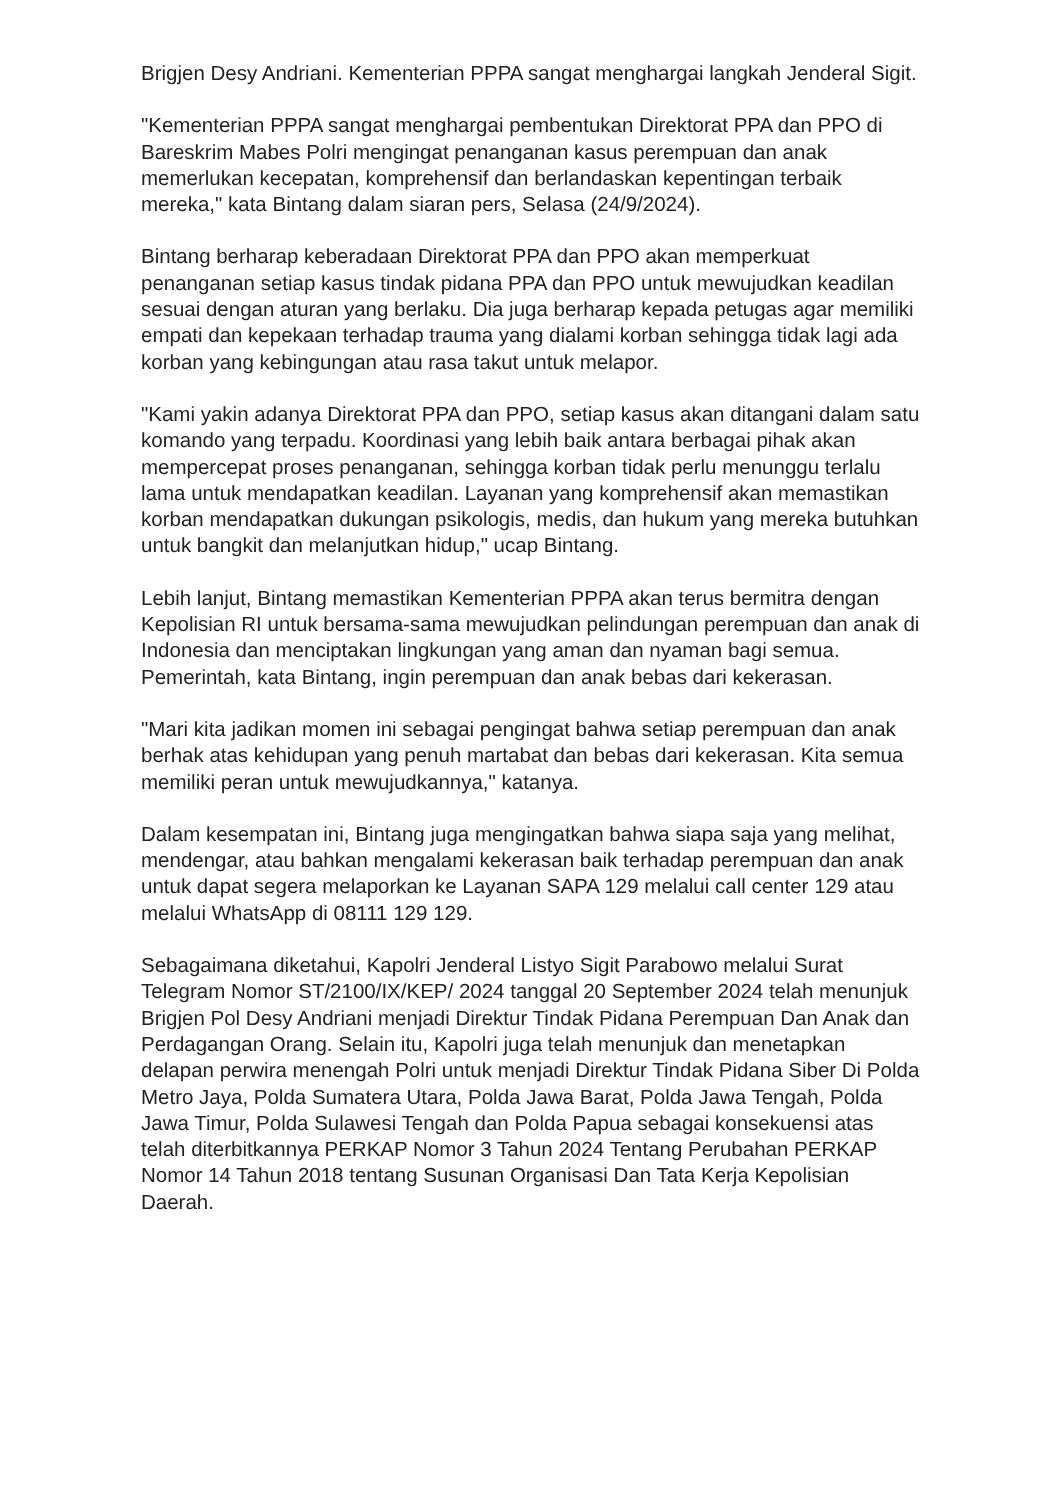Brigjen Desy Andriani. Kementerian PPPA sangat menghargai langkah Jenderal Sigit.
"Kementerian PPPA sangat menghargai pembentukan Direktorat PPA dan PPO di Bareskrim Mabes Polri mengingat penanganan kasus perempuan dan anak memerlukan kecepatan, komprehensif dan berlandaskan kepentingan terbaik mereka," kata Bintang dalam siaran pers, Selasa (24/9/2024).
Bintang berharap keberadaan Direktorat PPA dan PPO akan memperkuat penanganan setiap kasus tindak pidana PPA dan PPO untuk mewujudkan keadilan sesuai dengan aturan yang berlaku. Dia juga berharap kepada petugas agar memiliki empati dan kepekaan terhadap trauma yang dialami korban sehingga tidak lagi ada korban yang kebingungan atau rasa takut untuk melapor.
"Kami yakin adanya Direktorat PPA dan PPO, setiap kasus akan ditangani dalam satu komando yang terpadu. Koordinasi yang lebih baik antara berbagai pihak akan mempercepat proses penanganan, sehingga korban tidak perlu menunggu terlalu lama untuk mendapatkan keadilan. Layanan yang komprehensif akan memastikan korban mendapatkan dukungan psikologis, medis, dan hukum yang mereka butuhkan untuk bangkit dan melanjutkan hidup," ucap Bintang.
Lebih lanjut, Bintang memastikan Kementerian PPPA akan terus bermitra dengan Kepolisian RI untuk bersama-sama mewujudkan pelindungan perempuan dan anak di Indonesia dan menciptakan lingkungan yang aman dan nyaman bagi semua. Pemerintah, kata Bintang, ingin perempuan dan anak bebas dari kekerasan.
"Mari kita jadikan momen ini sebagai pengingat bahwa setiap perempuan dan anak berhak atas kehidupan yang penuh martabat dan bebas dari kekerasan. Kita semua memiliki peran untuk mewujudkannya," katanya.
Dalam kesempatan ini, Bintang juga mengingatkan bahwa siapa saja yang melihat, mendengar, atau bahkan mengalami kekerasan baik terhadap perempuan dan anak untuk dapat segera melaporkan ke Layanan SAPA 129 melalui call center 129 atau melalui WhatsApp di 08111 129 129.
Sebagaimana diketahui, Kapolri Jenderal Listyo Sigit Parabowo melalui Surat Telegram Nomor ST/2100/IX/KEP/ 2024 tanggal 20 September 2024 telah menunjuk Brigjen Pol Desy Andriani menjadi Direktur Tindak Pidana Perempuan Dan Anak dan Perdagangan Orang. Selain itu, Kapolri juga telah menunjuk dan menetapkan delapan perwira menengah Polri untuk menjadi Direktur Tindak Pidana Siber Di Polda Metro Jaya, Polda Sumatera Utara, Polda Jawa Barat, Polda Jawa Tengah, Polda Jawa Timur, Polda Sulawesi Tengah dan Polda Papua sebagai konsekuensi atas telah diterbitkannya PERKAP Nomor 3 Tahun 2024 Tentang Perubahan PERKAP Nomor 14 Tahun 2018 tentang Susunan Organisasi Dan Tata Kerja Kepolisian Daerah.